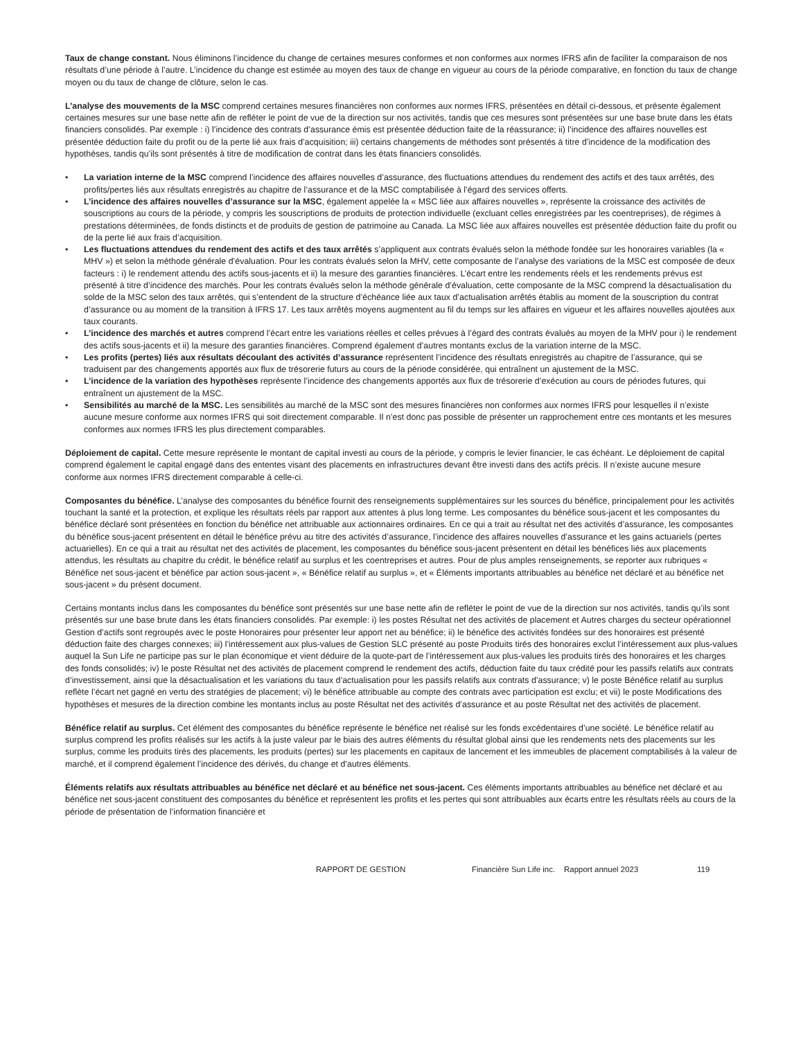Taux de change constant. Nous éliminons l’incidence du change de certaines mesures conformes et non conformes aux normes IFRS afin de faciliter la comparaison de nos résultats d’une période à l’autre. L’incidence du change est estimée au moyen des taux de change en vigueur au cours de la période comparative, en fonction du taux de change moyen ou du taux de change de clôture, selon le cas.
L’analyse des mouvements de la MSC comprend certaines mesures financières non conformes aux normes IFRS, présentées en détail ci-dessous, et présente également certaines mesures sur une base nette afin de refléter le point de vue de la direction sur nos activités, tandis que ces mesures sont présentées sur une base brute dans les états financiers consolidés. Par exemple : i) l’incidence des contrats d’assurance émis est présentée déduction faite de la réassurance; ii) l’incidence des affaires nouvelles est présentée déduction faite du profit ou de la perte lié aux frais d’acquisition; iii) certains changements de méthodes sont présentés à titre d’incidence de la modification des hypothèses, tandis qu’ils sont présentés à titre de modification de contrat dans les états financiers consolidés.
• La variation interne de la MSC comprend l’incidence des affaires nouvelles d’assurance, des fluctuations attendues du rendement des actifs et des taux arrêtés, des profits/pertes liés aux résultats enregistrés au chapitre de l’assurance et de la MSC comptabilisée à l’égard des services offerts.
• L’incidence des affaires nouvelles d’assurance sur la MSC, également appelée la « MSC liée aux affaires nouvelles », représente la croissance des activités de souscriptions au cours de la période, y compris les souscriptions de produits de protection individuelle (excluant celles enregistrées par les coentreprises), de régimes à prestations déterminées, de fonds distincts et de produits de gestion de patrimoine au Canada. La MSC liée aux affaires nouvelles est présentée déduction faite du profit ou de la perte lié aux frais d’acquisition.
• Les fluctuations attendues du rendement des actifs et des taux arrêtés s’appliquent aux contrats évalués selon la méthode fondée sur les honoraires variables (la « MHV ») et selon la méthode générale d’évaluation. Pour les contrats évalués selon la MHV, cette composante de l’analyse des variations de la MSC est composée de deux facteurs : i) le rendement attendu des actifs sous-jacents et ii) la mesure des garanties financières. L’écart entre les rendements réels et les rendements prévus est présenté à titre d’incidence des marchés. Pour les contrats évalués selon la méthode générale d’évaluation, cette composante de la MSC comprend la désactualisation du solde de la MSC selon des taux arrêtés, qui s’entendent de la structure d’échéance liée aux taux d’actualisation arrêtés établis au moment de la souscription du contrat d’assurance ou au moment de la transition à IFRS 17. Les taux arrêtés moyens augmentent au fil du temps sur les affaires en vigueur et les affaires nouvelles ajoutées aux taux courants.
• L’incidence des marchés et autres comprend l’écart entre les variations réelles et celles prévues à l’égard des contrats évalués au moyen de la MHV pour i) le rendement des actifs sous-jacents et ii) la mesure des garanties financières. Comprend également d’autres montants exclus de la variation interne de la MSC.
• Les profits (pertes) liés aux résultats découlant des activités d’assurance représentent l’incidence des résultats enregistrés au chapitre de l’assurance, qui se traduisent par des changements apportés aux flux de trésorerie futurs au cours de la période considérée, qui entraînent un ajustement de la MSC.
• L’incidence de la variation des hypothèses représente l’incidence des changements apportés aux flux de trésorerie d’exécution au cours de périodes futures, qui entraînent un ajustement de la MSC.
• Sensibilités au marché de la MSC. Les sensibilités au marché de la MSC sont des mesures financières non conformes aux normes IFRS pour lesquelles il n’existe aucune mesure conforme aux normes IFRS qui soit directement comparable. Il n’est donc pas possible de présenter un rapprochement entre ces montants et les mesures conformes aux normes IFRS les plus directement comparables.
Déploiement de capital. Cette mesure représente le montant de capital investi au cours de la période, y compris le levier financier, le cas échéant. Le déploiement de capital comprend également le capital engagé dans des ententes visant des placements en infrastructures devant être investi dans des actifs précis. Il n’existe aucune mesure conforme aux normes IFRS directement comparable à celle-ci.
Composantes du bénéfice. L’analyse des composantes du bénéfice fournit des renseignements supplémentaires sur les sources du bénéfice, principalement pour les activités touchant la santé et la protection, et explique les résultats réels par rapport aux attentes à plus long terme. Les composantes du bénéfice sous-jacent et les composantes du bénéfice déclaré sont présentées en fonction du bénéfice net attribuable aux actionnaires ordinaires. En ce qui a trait au résultat net des activités d’assurance, les composantes du bénéfice sous-jacent présentent en détail le bénéfice prévu au titre des activités d’assurance, l’incidence des affaires nouvelles d’assurance et les gains actuariels (pertes actuarielles). En ce qui a trait au résultat net des activités de placement, les composantes du bénéfice sous-jacent présentent en détail les bénéfices liés aux placements attendus, les résultats au chapitre du crédit, le bénéfice relatif au surplus et les coentreprises et autres. Pour de plus amples renseignements, se reporter aux rubriques « Bénéfice net sous-jacent et bénéfice par action sous-jacent », « Bénéfice relatif au surplus », et « Éléments importants attribuables au bénéfice net déclaré et au bénéfice net sous-jacent » du présent document.
Certains montants inclus dans les composantes du bénéfice sont présentés sur une base nette afin de refléter le point de vue de la direction sur nos activités, tandis qu’ils sont présentés sur une base brute dans les états financiers consolidés. Par exemple: i) les postes Résultat net des activités de placement et Autres charges du secteur opérationnel Gestion d’actifs sont regroupés avec le poste Honoraires pour présenter leur apport net au bénéfice; ii) le bénéfice des activités fondées sur des honoraires est présenté déduction faite des charges connexes; iii) l’intéressement aux plus-values de Gestion SLC présenté au poste Produits tirés des honoraires exclut l’intéressement aux plus-values auquel la Sun Life ne participe pas sur le plan économique et vient déduire de la quote-part de l’intéressement aux plus-values les produits tirés des honoraires et les charges des fonds consolidés; iv) le poste Résultat net des activités de placement comprend le rendement des actifs, déduction faite du taux crédité pour les passifs relatifs aux contrats d’investissement, ainsi que la désactualisation et les variations du taux d’actualisation pour les passifs relatifs aux contrats d’assurance; v) le poste Bénéfice relatif au surplus reflète l’écart net gagné en vertu des stratégies de placement; vi) le bénéfice attribuable au compte des contrats avec participation est exclu; et vii) le poste Modifications des hypothèses et mesures de la direction combine les montants inclus au poste Résultat net des activités d’assurance et au poste Résultat net des activités de placement.
Bénéfice relatif au surplus. Cet élément des composantes du bénéfice représente le bénéfice net réalisé sur les fonds excédentaires d’une société. Le bénéfice relatif au surplus comprend les profits réalisés sur les actifs à la juste valeur par le biais des autres éléments du résultat global ainsi que les rendements nets des placements sur les surplus, comme les produits tirés des placements, les produits (pertes) sur les placements en capitaux de lancement et les immeubles de placement comptabilisés à la valeur de marché, et il comprend également l’incidence des dérivés, du change et d’autres éléments.
Éléments relatifs aux résultats attribuables au bénéfice net déclaré et au bénéfice net sous-jacent. Ces éléments importants attribuables au bénéfice net déclaré et au bénéfice net sous-jacent constituent des composantes du bénéfice et représentent les profits et les pertes qui sont attribuables aux écarts entre les résultats réels au cours de la période de présentation de l’information financière et
RAPPORT DE GESTION Financière Sun Life inc. Rapport annuel 2023 119